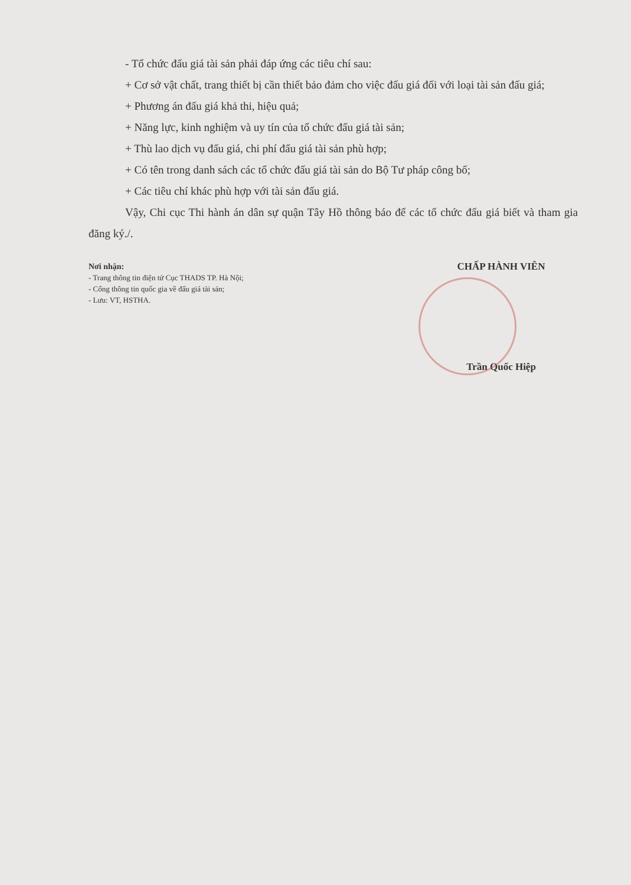- Tổ chức đấu giá tài sản phải đáp ứng các tiêu chí sau:
+ Cơ sở vật chất, trang thiết bị cần thiết bảo đảm cho việc đấu giá đối với loại tài sản đấu giá;
+ Phương án đấu giá khả thi, hiệu quả;
+ Năng lực, kinh nghiệm và uy tín của tổ chức đấu giá tài sản;
+ Thù lao dịch vụ đấu giá, chi phí đấu giá tài sản phù hợp;
+ Có tên trong danh sách các tổ chức đấu giá tài sản do Bộ Tư pháp công bố;
+ Các tiêu chí khác phù hợp với tài sản đấu giá.
Vậy, Chi cục Thi hành án dân sự quận Tây Hồ thông báo để các tổ chức đấu giá biết và tham gia đăng ký./.
Nơi nhận:
- Trang thông tin điện tử Cục THADS TP. Hà Nội;
- Cổng thông tin quốc gia về đấu giá tài sản;
- Lưu: VT, HSTHA.
CHẤP HÀNH VIÊN
Trần Quốc Hiệp